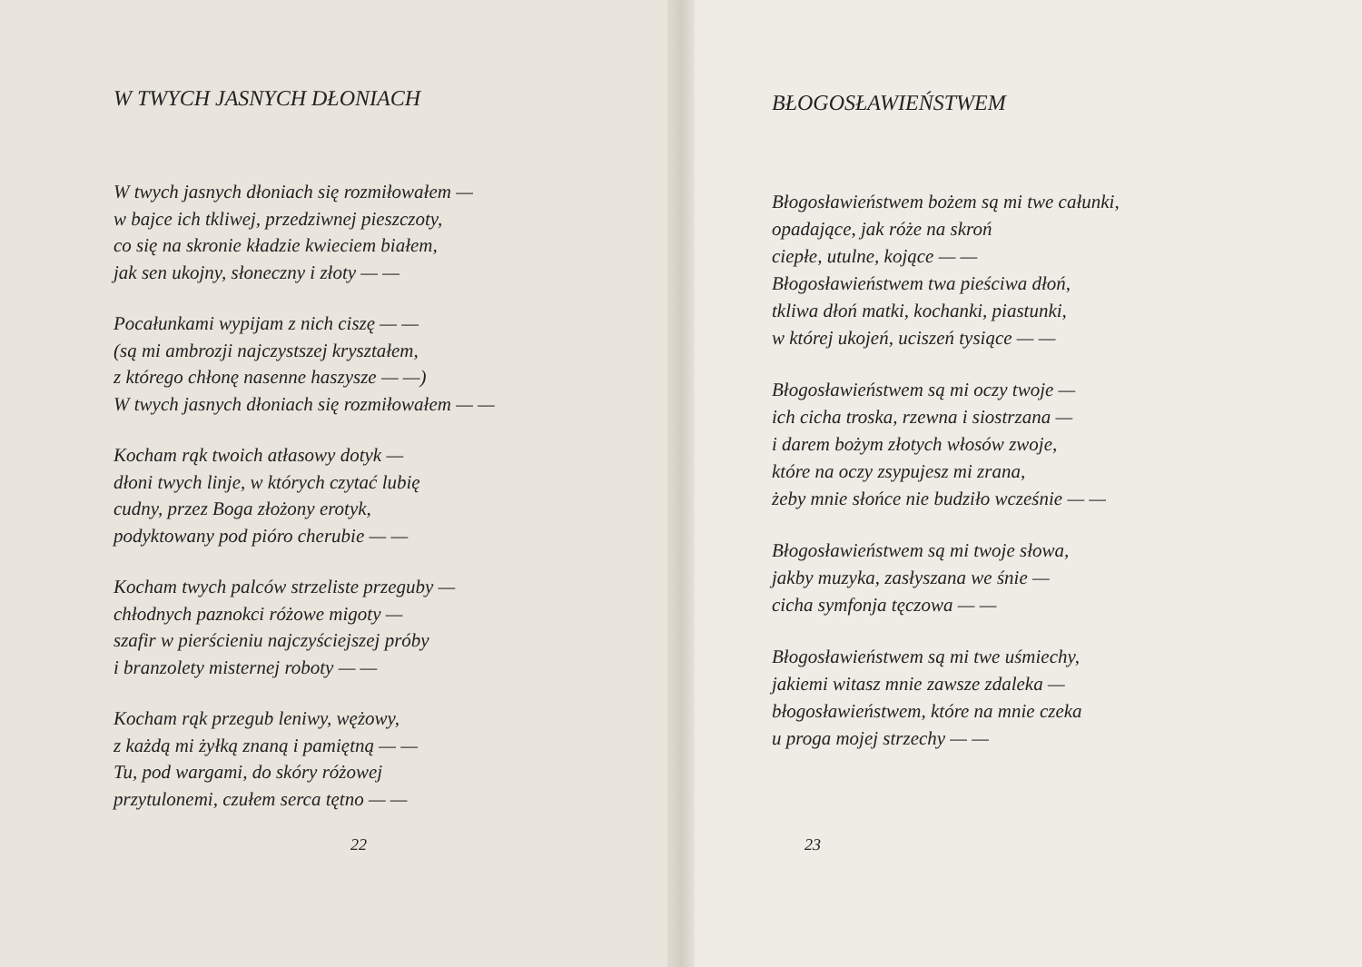W TWYCH JASNYCH DŁONIACH
W twych jasnych dłoniach się rozmiłowałem —
w bajce ich tkliwej, przedziwnej pieszczoty,
co się na skronie kładzie kwieciem białem,
jak sen ukojny, słoneczny i złoty — —
Pocałunkami wypijam z nich ciszę — —
(są mi ambrozji najczystszej kryształem,
z którego chłonę nasenne haszysze — —)
W twych jasnych dłoniach się rozmiłowałem — —
Kocham rąk twoich atłasowy dotyk —
dłoni twych linje, w których czytać lubię
cudny, przez Boga złożony erotyk,
podyktowany pod pióro cherubie — —
Kocham twych palców strzeliste przeguby —
chłodnych paznokci różowe migoty —
szafir w pierścieniu najczyściejszej próby
i branzolety misternej roboty — —
Kocham rąk przegub leniwy, wężowy,
z każdą mi żyłką znaną i pamiętną — —
Tu, pod wargami, do skóry różowej
przytulonemi, czułem serca tętno — —
22
BŁOGOSŁAWIEŃSTWEM
Błogosławieństwem bożem są mi twe całunki,
opadające, jak róże na skroń
ciepłe, utulne, kojące — —
Błogosławieństwem twa pieściwa dłoń,
tkliwa dłoń matki, kochanki, piastunki,
w której ukojeń, uciszeń tysiące — —
Błogosławieństwem są mi oczy twoje —
ich cicha troska, rzewna i siostrzana —
i darem bożym złotych włosów zwoje,
które na oczy zsypujesz mi zrana,
żeby mnie słońce nie budziło wcześnie — —
Błogosławieństwem są mi twoje słowa,
jakby muzyka, zasłyszana we śnie —
cicha symfonja tęczowa — —
Błogosławieństwem są mi twe uśmiechy,
jakiemi witasz mnie zawsze zdaleka —
błogosławieństwem, które na mnie czeka
u proga mojej strzechy — —
23